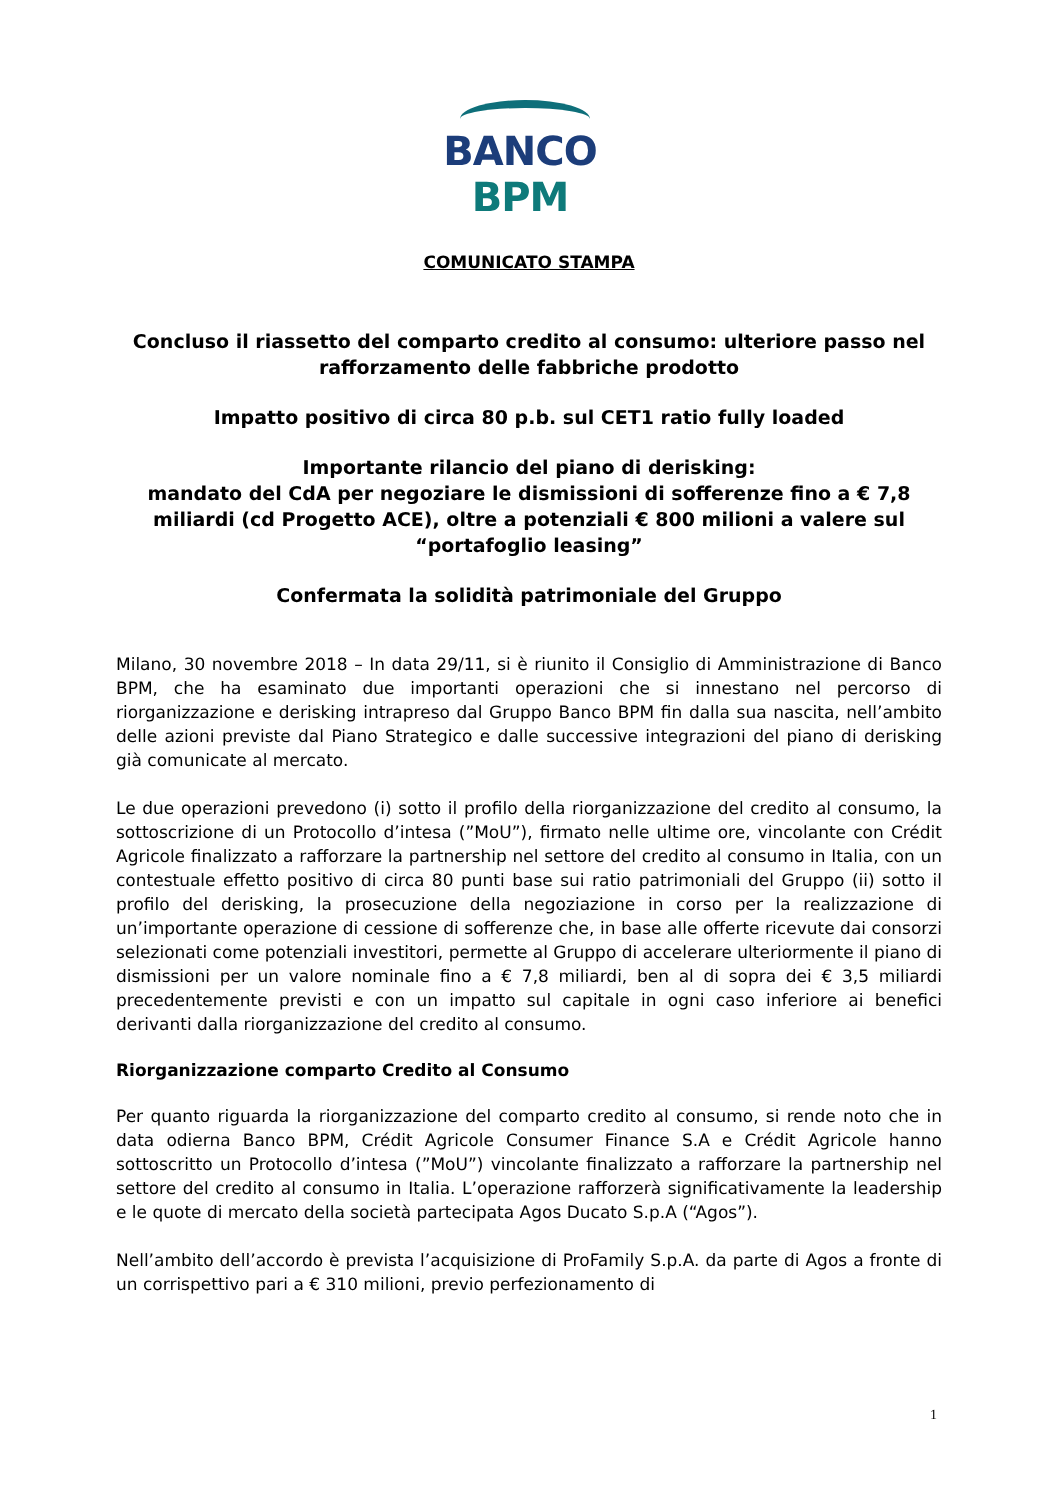BANCO BPM
COMUNICATO STAMPA
Concluso il riassetto del comparto credito al consumo: ulteriore passo nel rafforzamento delle fabbriche prodotto
Impatto positivo di circa 80 p.b. sul CET1 ratio fully loaded
Importante rilancio del piano di derisking:
mandato del CdA per negoziare le dismissioni di sofferenze fino a € 7,8 miliardi (cd Progetto ACE), oltre a potenziali € 800 milioni a valere sul “portafoglio leasing”
Confermata la solidità patrimoniale del Gruppo
Milano, 30 novembre 2018 – In data 29/11, si è riunito il Consiglio di Amministrazione di Banco BPM, che ha esaminato due importanti operazioni che si innestano nel percorso di riorganizzazione e derisking intrapreso dal Gruppo Banco BPM fin dalla sua nascita, nell’ambito delle azioni previste dal Piano Strategico e dalle successive integrazioni del piano di derisking già comunicate al mercato.
Le due operazioni prevedono (i) sotto il profilo della riorganizzazione del credito al consumo, la sottoscrizione di un Protocollo d’intesa (”MoU”), firmato nelle ultime ore, vincolante con Crédit Agricole finalizzato a rafforzare la partnership nel settore del credito al consumo in Italia, con un contestuale effetto positivo di circa 80 punti base sui ratio patrimoniali del Gruppo (ii) sotto il profilo del derisking, la prosecuzione della negoziazione in corso per la realizzazione di un’importante operazione di cessione di sofferenze che, in base alle offerte ricevute dai consorzi selezionati come potenziali investitori, permette al Gruppo di accelerare ulteriormente il piano di dismissioni per un valore nominale fino a € 7,8 miliardi, ben al di sopra dei € 3,5 miliardi precedentemente previsti e con un impatto sul capitale in ogni caso inferiore ai benefici derivanti dalla riorganizzazione del credito al consumo.
Riorganizzazione comparto Credito al Consumo
Per quanto riguarda la riorganizzazione del comparto credito al consumo, si rende noto che in data odierna Banco BPM, Crédit Agricole Consumer Finance S.A e Crédit Agricole hanno sottoscritto un Protocollo d’intesa (”MoU”) vincolante finalizzato a rafforzare la partnership nel settore del credito al consumo in Italia. L’operazione rafforzerà significativamente la leadership e le quote di mercato della società partecipata Agos Ducato S.p.A (“Agos”).
Nell’ambito dell’accordo è prevista l’acquisizione di ProFamily S.p.A. da parte di Agos a fronte di un corrispettivo pari a € 310 milioni, previo perfezionamento di
1